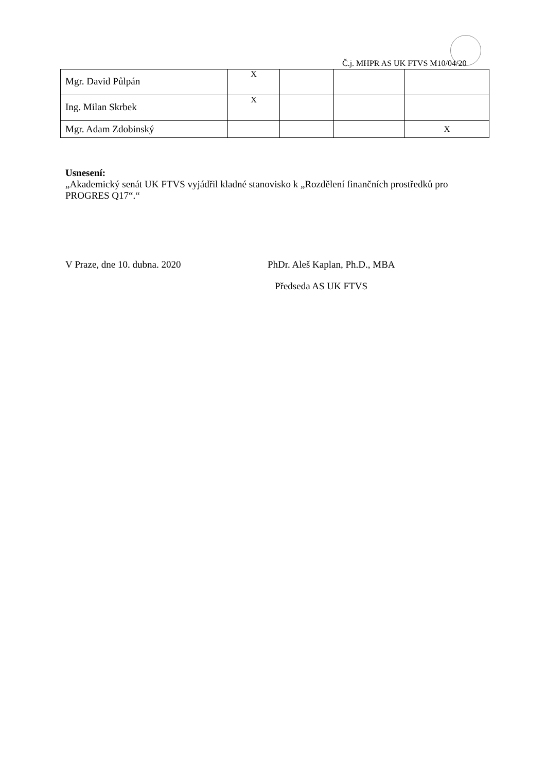Č.j. MHPR AS UK FTVS M10/04/20
| Mgr. David Půlpán | X | | | |
| Ing. Milan Skrbek | X | | | |
| Mgr. Adam Zdobinský | | | | X |
Usnesení:
„Akademický senát UK FTVS vyjádřil kladné stanovisko k „Rozdělení finančních prostředků pro PROGRES Q17“.“
V Praze, dne 10. dubna. 2020 PhDr. Aleš Kaplan, Ph.D., MBA
Předseda AS UK FTVS